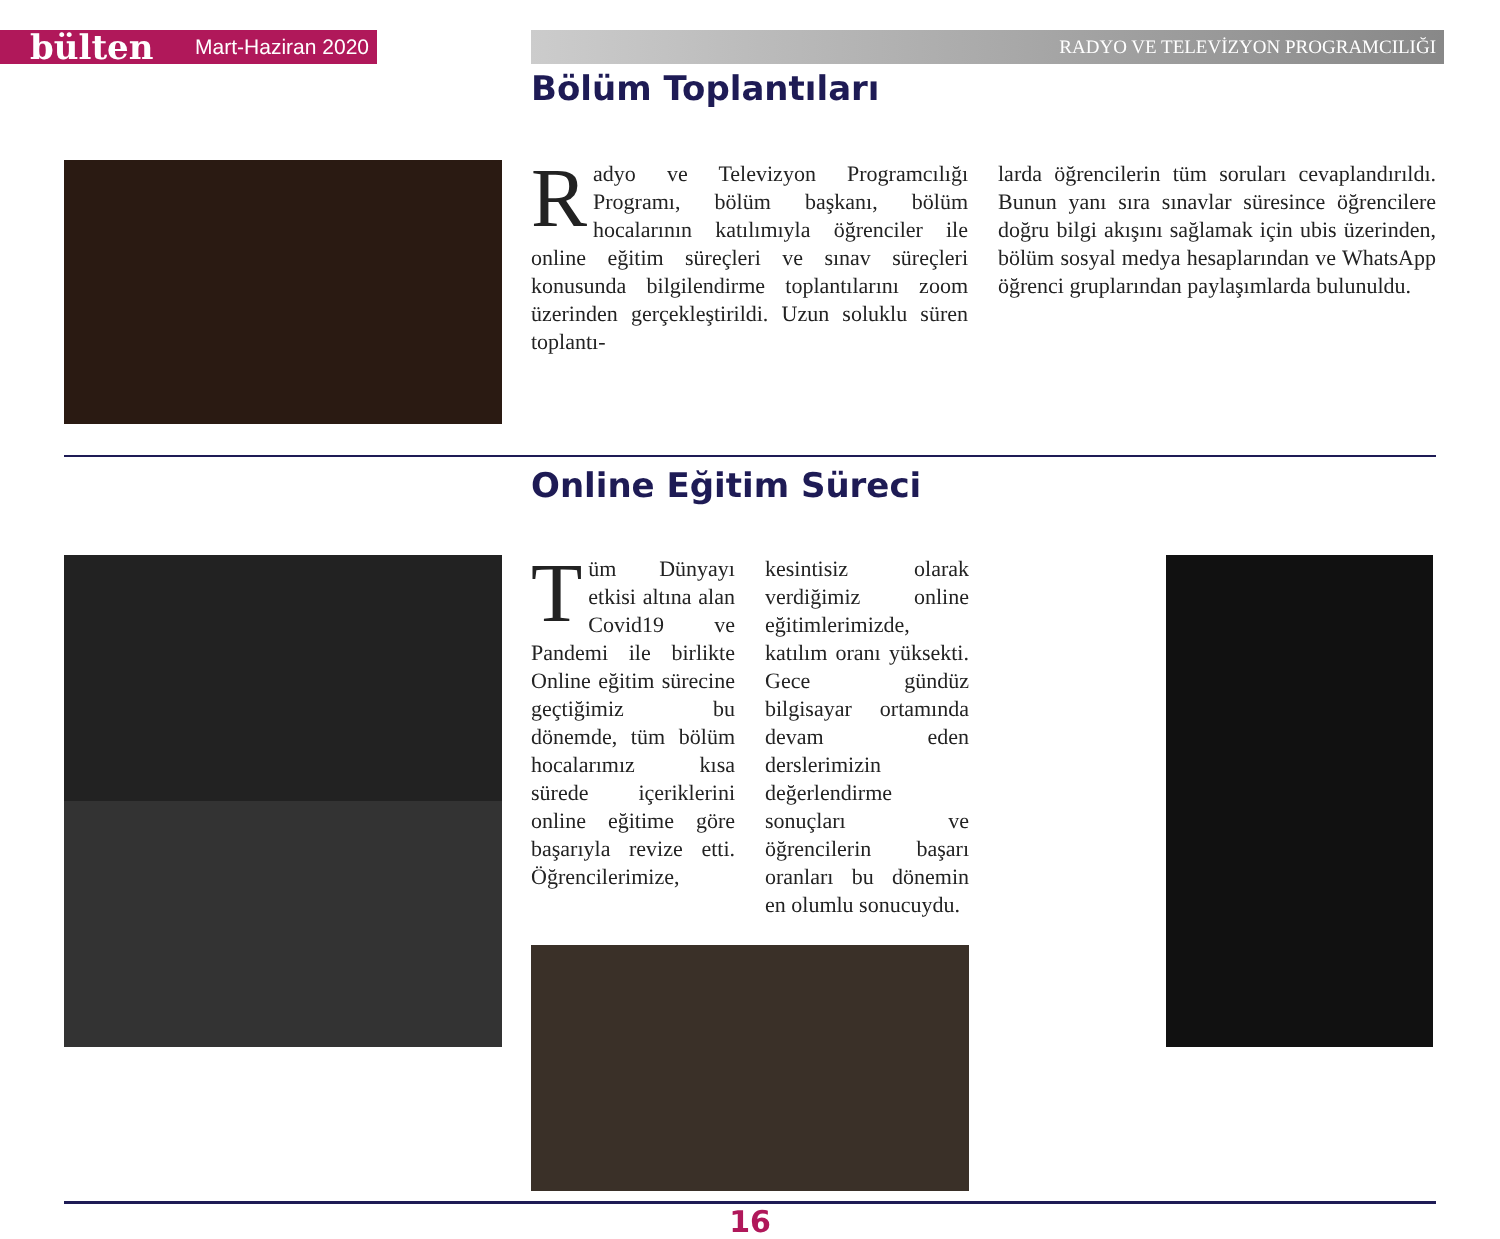bülten Mart-Haziran 2020
RADYO VE TELEVİZYON PROGRAMCILIĞI
Bölüm Toplantıları
Radyo ve Televizyon Programcılığı Programı, bölüm başkanı, bölüm hocalarının katılımıyla öğrenciler ile online eğitim süreçleri ve sınav süreçleri konusunda bilgilendirme toplantılarını zoom üzerinden gerçekleştirildi. Uzun soluklu süren toplantı-
larda öğrencilerin tüm soruları cevaplandırıldı. Bunun yanı sıra sınavlar süresince öğrencilere doğru bilgi akışını sağlamak için ubis üzerinden, bölüm sosyal medya hesaplarından ve WhatsApp öğrenci gruplarından paylaşımlarda bulunuldu.
Online Eğitim Süreci
Tüm Dünyayı etkisi altına alan Covid19 ve Pandemi ile birlikte Online eğitim sürecine geçtiğimiz bu dönemde, tüm bölüm hocalarımız kısa sürede içeriklerini online eğitime göre başarıyla revize etti. Öğrencilerimize,
kesintisiz olarak verdiğimiz online eğitimlerimizde, katılım oranı yüksekti. Gece gündüz bilgisayar ortamında devam eden derslerimizin değerlendirme sonuçları ve öğrencilerin başarı oranları bu dönemin en olumlu sonucuydu.
16